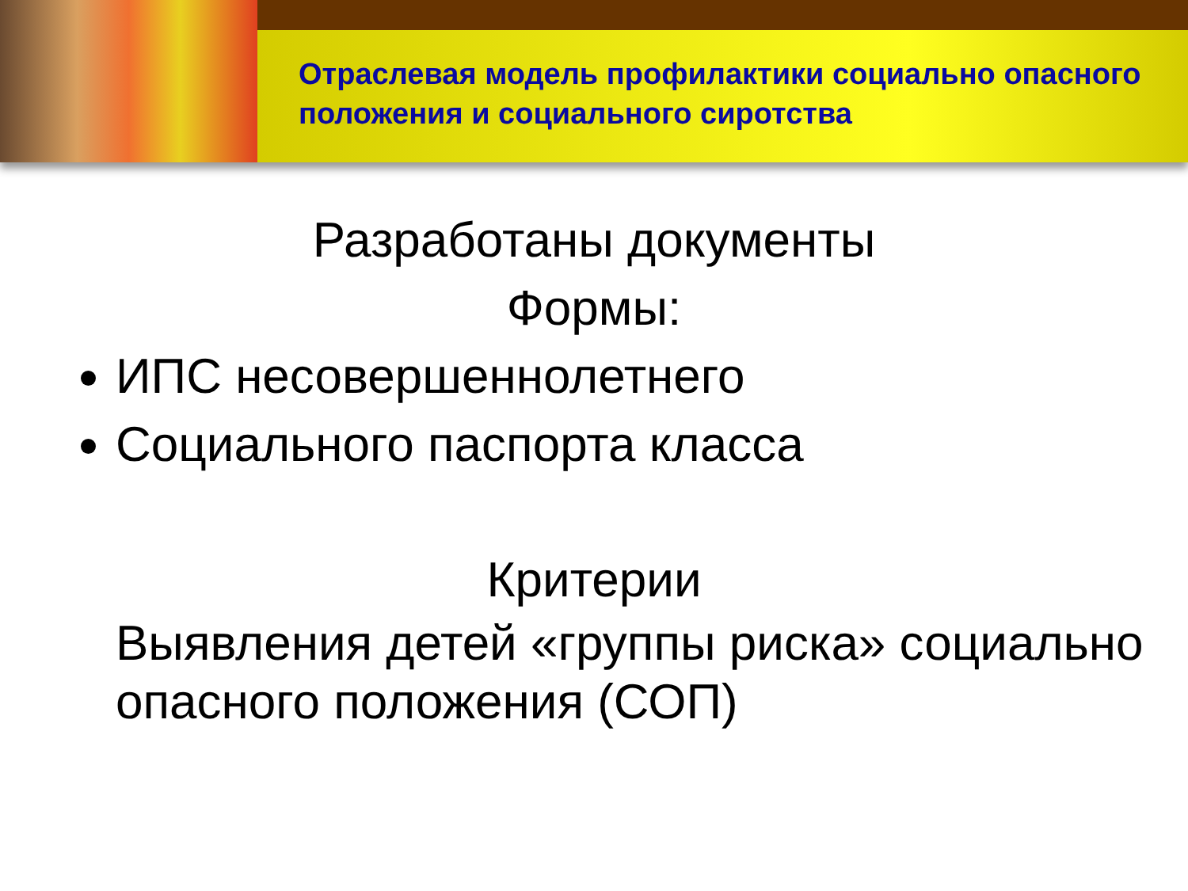Отраслевая модель профилактики социально опасного положения и социального сиротства
Разработаны документы
Формы:
ИПС несовершеннолетнего
Социального паспорта класса
Критерии
Выявления детей «группы риска» социально опасного положения (СОП)